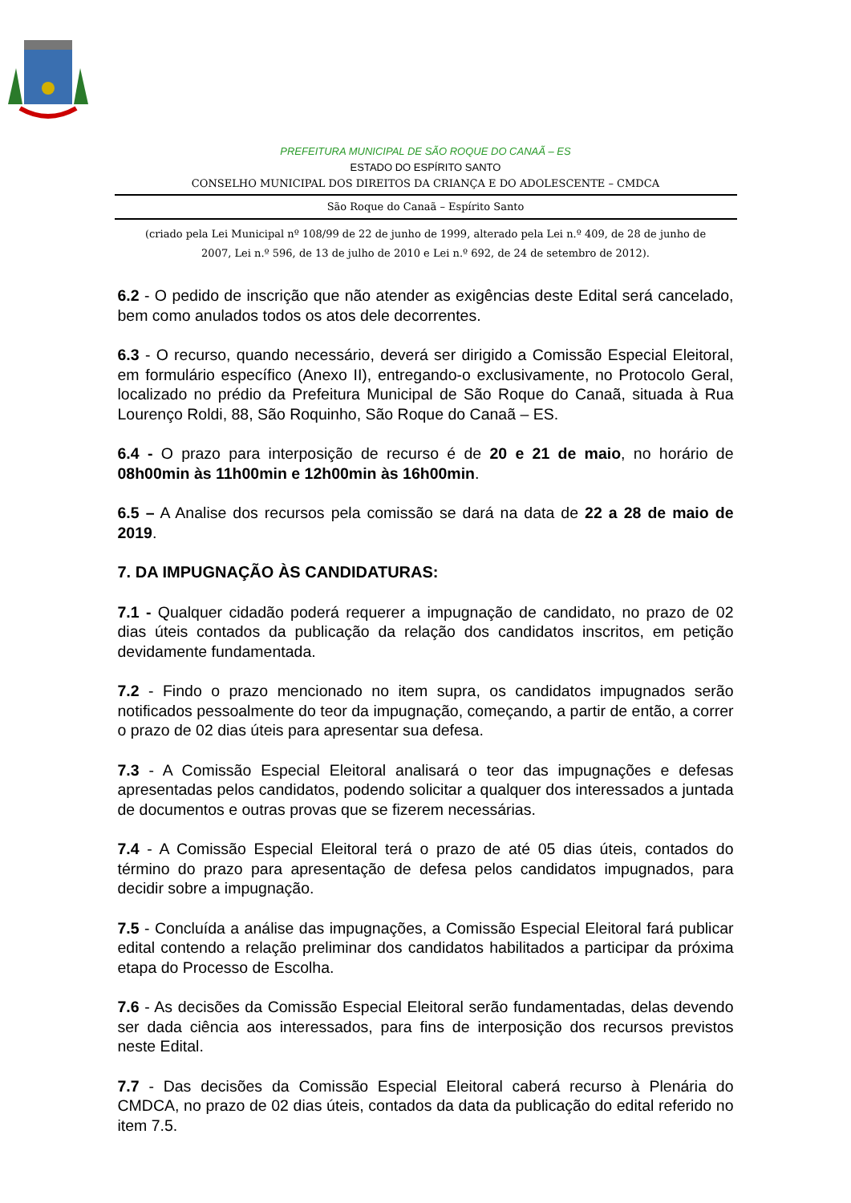PREFEITURA MUNICIPAL DE SÃO ROQUE DO CANAÃ – ES
ESTADO DO ESPÍRITO SANTO
CONSELHO MUNICIPAL DOS DIREITOS DA CRIANÇA E DO ADOLESCENTE – CMDCA
São Roque do Canaã – Espírito Santo
(criado pela Lei Municipal nº 108/99 de 22 de junho de 1999, alterado pela Lei n.º 409, de 28 de junho de
2007, Lei n.º 596, de 13 de julho de 2010 e Lei n.º 692, de 24 de setembro de 2012).
6.2 - O pedido de inscrição que não atender as exigências deste Edital será cancelado, bem como anulados todos os atos dele decorrentes.
6.3 - O recurso, quando necessário, deverá ser dirigido a Comissão Especial Eleitoral, em formulário específico (Anexo II), entregando-o exclusivamente, no Protocolo Geral, localizado no prédio da Prefeitura Municipal de São Roque do Canaã, situada à Rua Lourenço Roldi, 88, São Roquinho, São Roque do Canaã – ES.
6.4 - O prazo para interposição de recurso é de 20 e 21 de maio, no horário de 08h00min às 11h00min e 12h00min às 16h00min.
6.5 – A Analise dos recursos pela comissão se dará na data de 22 a 28 de maio de 2019.
7. DA IMPUGNAÇÃO ÀS CANDIDATURAS:
7.1 - Qualquer cidadão poderá requerer a impugnação de candidato, no prazo de 02 dias úteis contados da publicação da relação dos candidatos inscritos, em petição devidamente fundamentada.
7.2 - Findo o prazo mencionado no item supra, os candidatos impugnados serão notificados pessoalmente do teor da impugnação, começando, a partir de então, a correr o prazo de 02 dias úteis para apresentar sua defesa.
7.3 - A Comissão Especial Eleitoral analisará o teor das impugnações e defesas apresentadas pelos candidatos, podendo solicitar a qualquer dos interessados a juntada de documentos e outras provas que se fizerem necessárias.
7.4 - A Comissão Especial Eleitoral terá o prazo de até 05 dias úteis, contados do término do prazo para apresentação de defesa pelos candidatos impugnados, para decidir sobre a impugnação.
7.5 - Concluída a análise das impugnações, a Comissão Especial Eleitoral fará publicar edital contendo a relação preliminar dos candidatos habilitados a participar da próxima etapa do Processo de Escolha.
7.6 - As decisões da Comissão Especial Eleitoral serão fundamentadas, delas devendo ser dada ciência aos interessados, para fins de interposição dos recursos previstos neste Edital.
7.7 - Das decisões da Comissão Especial Eleitoral caberá recurso à Plenária do CMDCA, no prazo de 02 dias úteis, contados da data da publicação do edital referido no item 7.5.